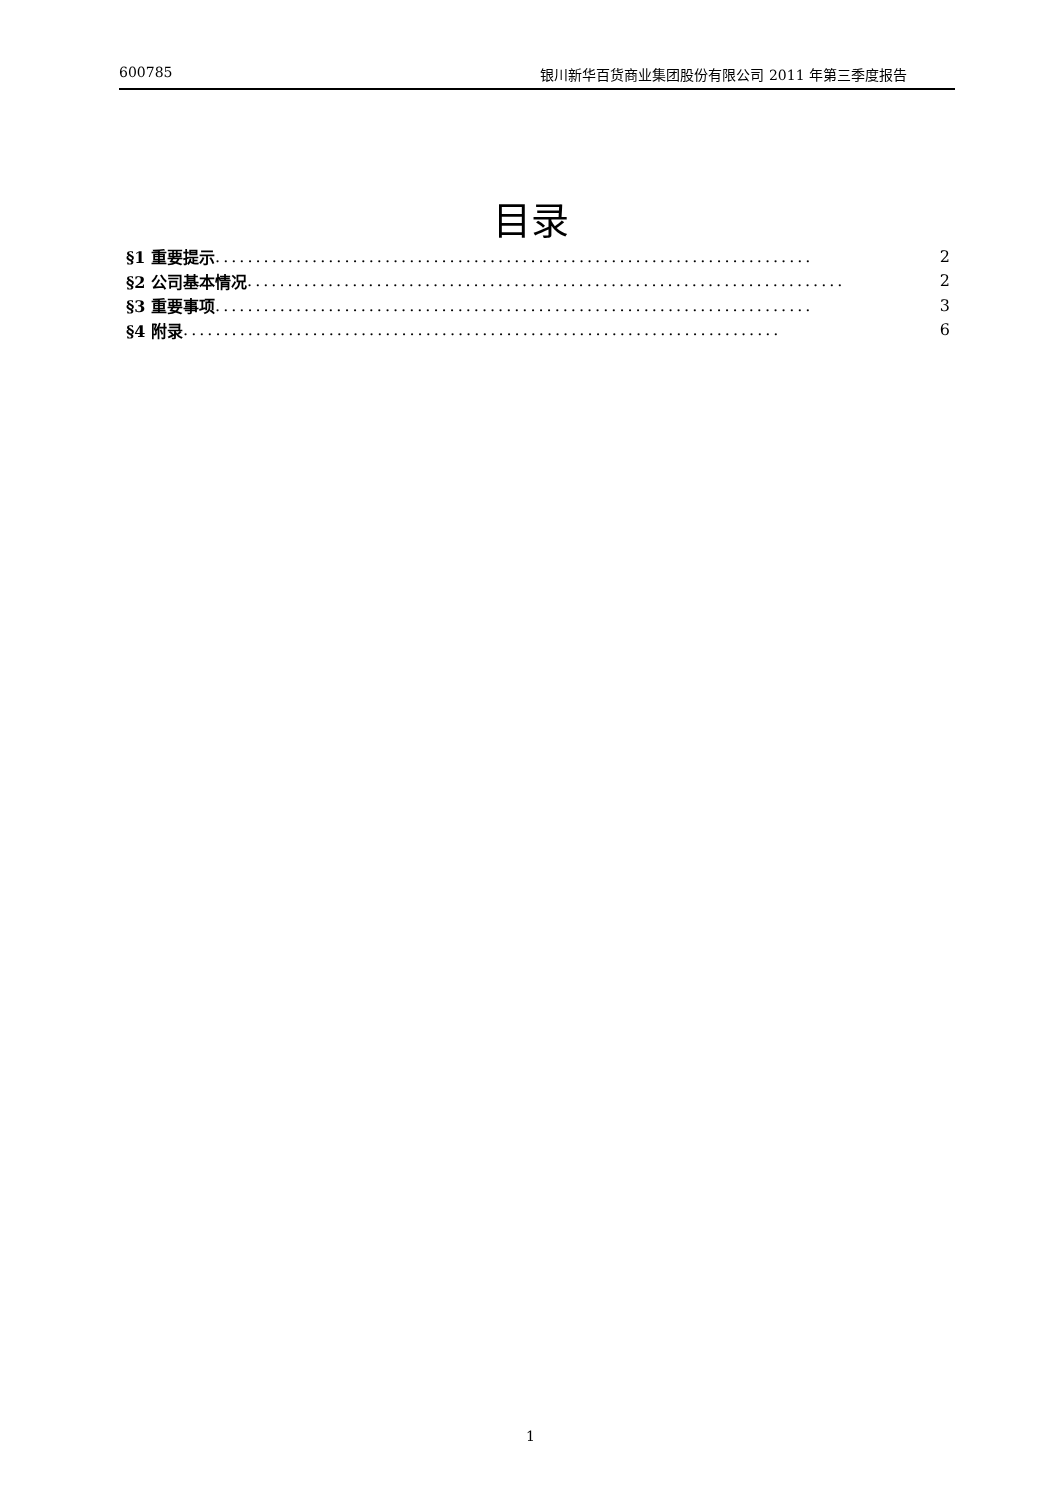600785 银川新华百货商业集团股份有限公司 2011 年第三季度报告
目录
§1 重要提示.......................................................................... 2
§2 公司基本情况.......................................................................... 2
§3 重要事项.......................................................................... 3
§4 附录.......................................................................... 6
1